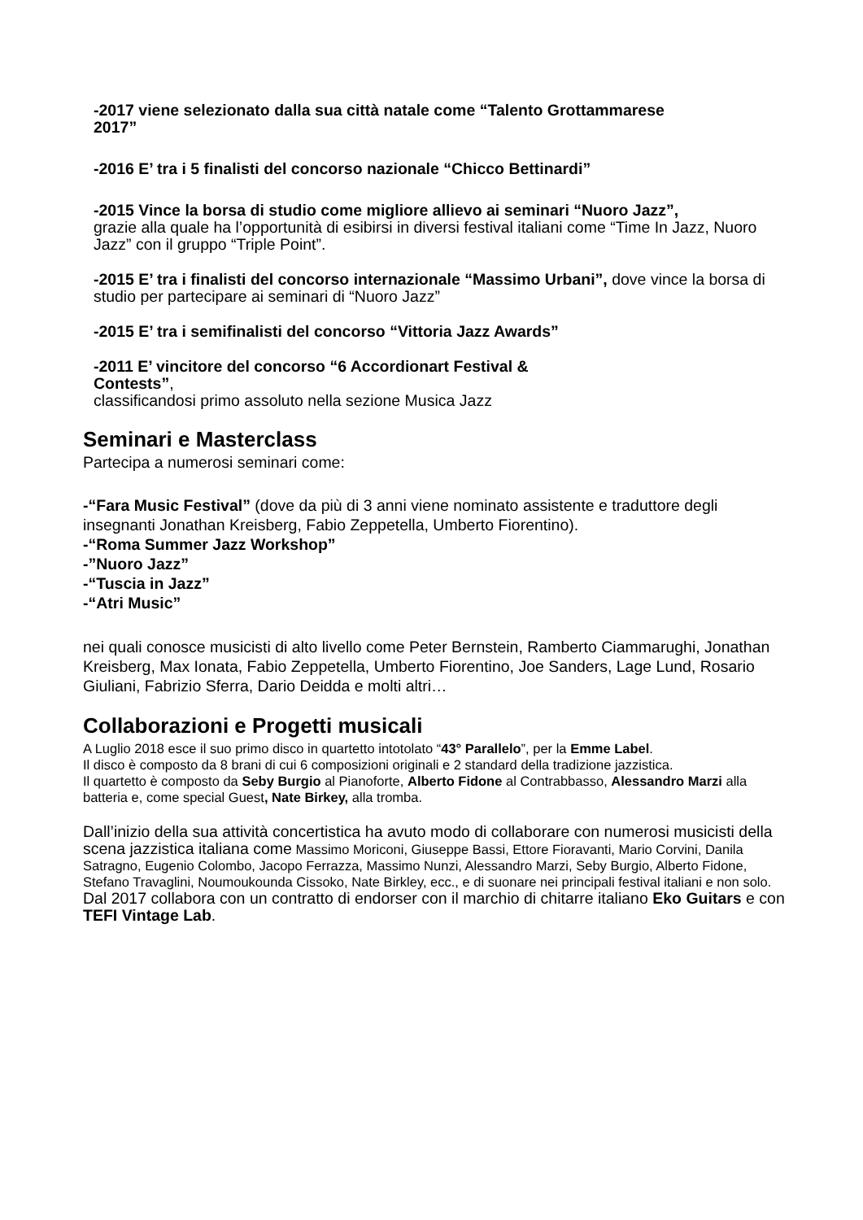-2017 viene selezionato dalla sua città natale come “Talento Grottammarese
2017”
-2016 E’ tra i 5 finalisti del concorso nazionale “Chicco Bettinardi”
-2015 Vince la borsa di studio come migliore allievo ai seminari “Nuoro Jazz”,
grazie alla quale ha l’opportunità di esibirsi in diversi festival italiani come “Time In Jazz, Nuoro Jazz” con il gruppo “Triple Point”.
-2015 E’ tra i finalisti del concorso internazionale “Massimo Urbani”, dove vince la borsa di studio per partecipare ai seminari di “Nuoro Jazz”
-2015 E’ tra i semifinalisti del concorso “Vittoria Jazz Awards”
-2011 E’ vincitore del concorso “6 Accordionart Festival &
Contests”,
classificandosi primo assoluto nella sezione Musica Jazz
Seminari e Masterclass
Partecipa a numerosi seminari come:
-“Fara Music Festival” (dove da più di 3 anni viene nominato assistente e traduttore degli insegnanti Jonathan Kreisberg, Fabio Zeppetella, Umberto Fiorentino).
-“Roma Summer Jazz Workshop”
-”Nuoro Jazz”
-“Tuscia in Jazz”
-“Atri Music”
nei quali conosce musicisti di alto livello come Peter Bernstein, Ramberto Ciammarughi, Jonathan Kreisberg, Max Ionata, Fabio Zeppetella, Umberto Fiorentino, Joe Sanders, Lage Lund, Rosario Giuliani, Fabrizio Sferra, Dario Deidda e molti altri…
Collaborazioni e Progetti musicali
A Luglio 2018 esce il suo primo disco in quartetto intotolato “43° Parallelo”, per la Emme Label.
Il disco è composto da 8 brani di cui 6 composizioni originali e 2 standard della tradizione jazzistica.
Il quartetto è composto da Seby Burgio al Pianoforte, Alberto Fidone al Contrabbasso, Alessandro Marzi alla batteria e, come special Guest, Nate Birkey, alla tromba.
Dall’inizio della sua attività concertistica ha avuto modo di collaborare con numerosi musicisti della scena jazzistica italiana come Massimo Moriconi, Giuseppe Bassi, Ettore Fioravanti, Mario Corvini, Danila Satragno, Eugenio Colombo, Jacopo Ferrazza, Massimo Nunzi, Alessandro Marzi, Seby Burgio, Alberto Fidone, Stefano Travaglini, Noumoukounda Cissoko, Nate Birkley, ecc., e di suonare nei principali festival italiani e non solo.
Dal 2017 collabora con un contratto di endorser con il marchio di chitarre italiano Eko Guitars e con TEFI Vintage Lab.